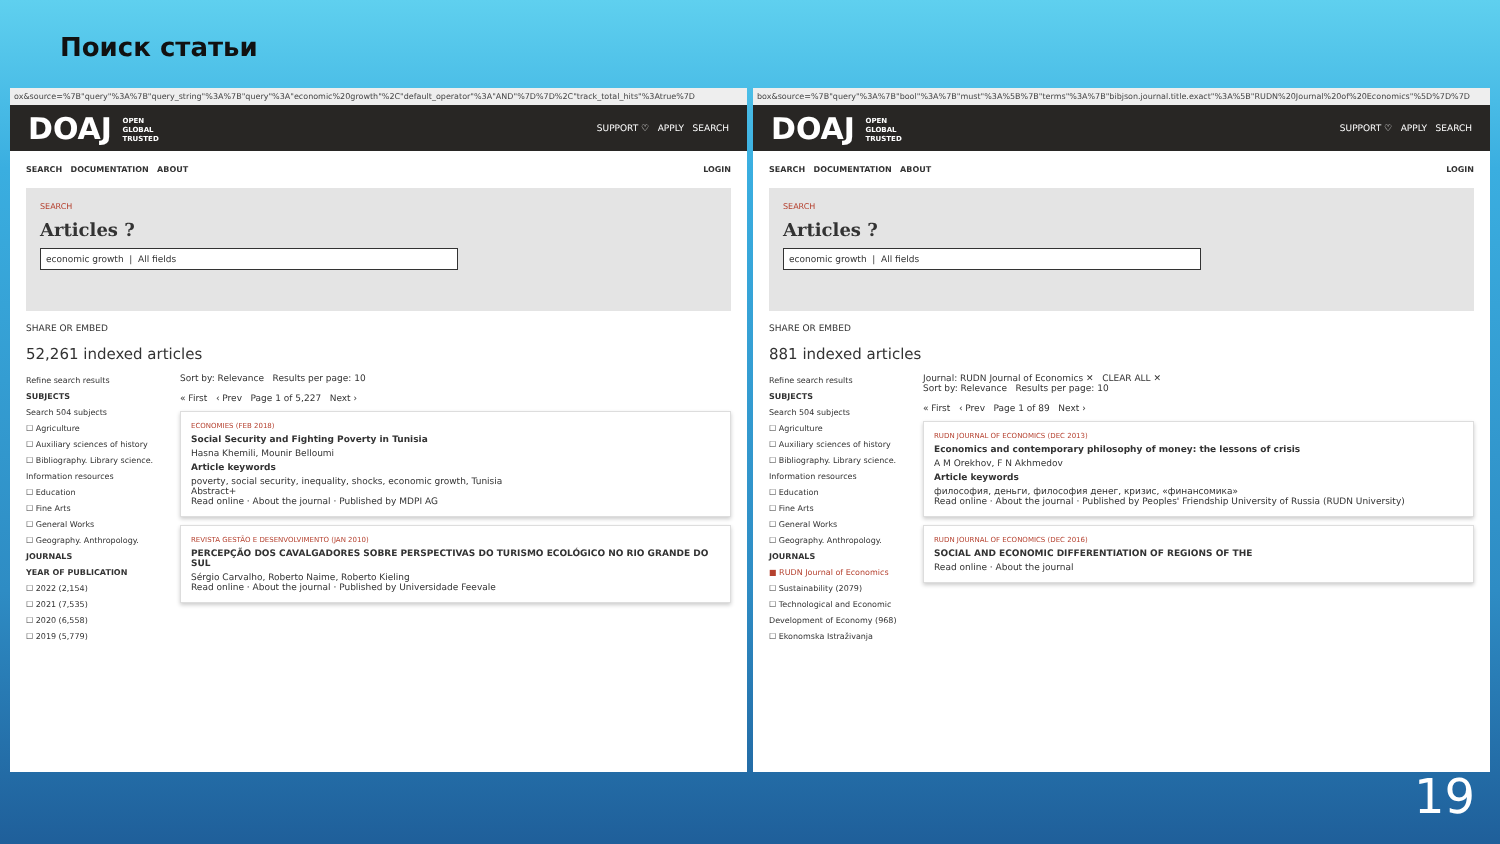Поиск статьи
ox&source=%7B"query"%3A%7B"query_string"%3A%7B"query"%3A"economic%20growth"%2C"default_operator"%3A"AND"%7D%7D%2C"track_total_hits"%3Atrue%7D
DOAJ OPEN
GLOBAL
TRUSTED SUPPORT ♡ APPLY SEARCH
SEARCH DOCUMENTATION ABOUT LOGIN
SEARCH
Articles ?
economic growth | All fields
SHARE OR EMBED
52,261 indexed articles
Refine search results
SUBJECTS
Search 504 subjects
☐ Agriculture
☐ Auxiliary sciences of history
☐ Bibliography. Library science. Information resources
☐ Education
☐ Fine Arts
☐ General Works
☐ Geography. Anthropology.
JOURNALS
YEAR OF PUBLICATION
☐ 2022 (2,154)
☐ 2021 (7,535)
☐ 2020 (6,558)
☐ 2019 (5,779)
Sort by: Relevance Results per page: 10
« First ‹ Prev Page 1 of 5,227 Next ›
ECONOMIES (FEB 2018)
Social Security and Fighting Poverty in Tunisia
Hasna Khemili, Mounir Belloumi
Article keywords
poverty, social security, inequality, shocks, economic growth, Tunisia
Abstract+
Read online · About the journal · Published by MDPI AG
REVISTA GESTÃO E DESENVOLVIMENTO (JAN 2010)
PERCEPÇÃO DOS CAVALGADORES SOBRE PERSPECTIVAS DO TURISMO ECOLÓGICO NO RIO GRANDE DO SUL
Sérgio Carvalho, Roberto Naime, Roberto Kieling
Read online · About the journal · Published by Universidade Feevale
box&source=%7B"query"%3A%7B"bool"%3A%7B"must"%3A%5B%7B"terms"%3A%7B"bibjson.journal.title.exact"%3A%5B"RUDN%20Journal%20of%20Economics"%5D%7D%7D
DOAJ OPEN
GLOBAL
TRUSTED SUPPORT ♡ APPLY SEARCH
SEARCH DOCUMENTATION ABOUT LOGIN
SEARCH
Articles ?
economic growth | All fields
SHARE OR EMBED
881 indexed articles
Refine search results
SUBJECTS
Search 504 subjects
☐ Agriculture
☐ Auxiliary sciences of history
☐ Bibliography. Library science. Information resources
☐ Education
☐ Fine Arts
☐ General Works
☐ Geography. Anthropology.
JOURNALS
■ RUDN Journal of Economics
☐ Sustainability (2079)
☐ Technological and Economic Development of Economy (968)
☐ Ekonomska Istraživanja
Journal: RUDN Journal of Economics ✕ CLEAR ALL ✕
Sort by: Relevance Results per page: 10
« First ‹ Prev Page 1 of 89 Next ›
RUDN JOURNAL OF ECONOMICS (DEC 2013)
Economics and contemporary philosophy of money: the lessons of crisis
A M Orekhov, F N Akhmedov
Article keywords
философия, деньги, философия денег, кризис, «финансомика»
Read online · About the journal · Published by Peoples' Friendship University of Russia (RUDN University)
RUDN JOURNAL OF ECONOMICS (DEC 2016)
SOCIAL AND ECONOMIC DIFFERENTIATION OF REGIONS OF THE
Read online · About the journal
19